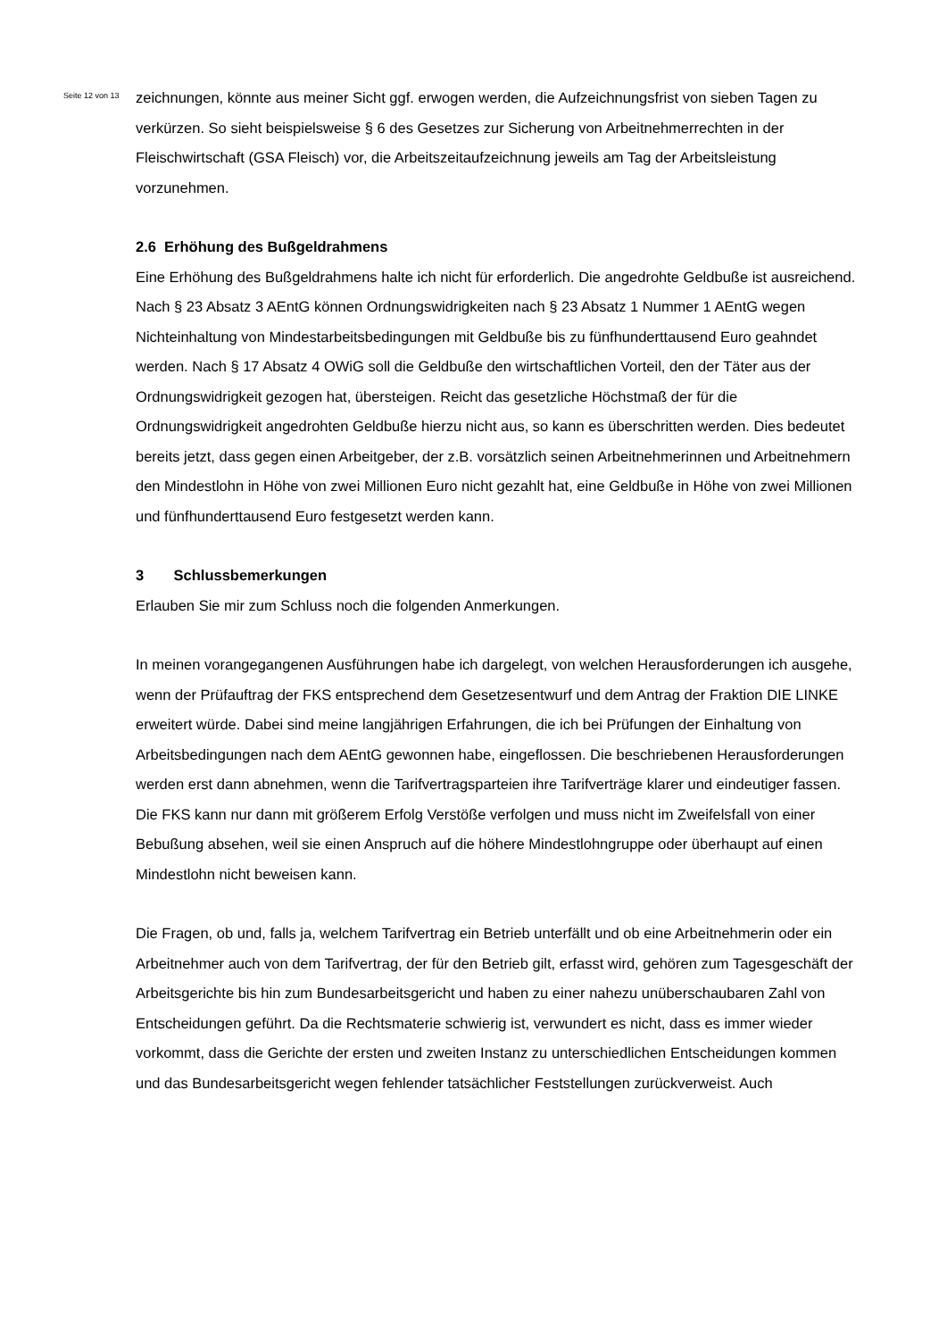Seite 12 von 13
zeichnungen, könnte aus meiner Sicht ggf. erwogen werden, die Aufzeichnungsfrist von sieben Tagen zu verkürzen. So sieht beispielsweise § 6 des Gesetzes zur Sicherung von Arbeitnehmerrechten in der Fleischwirtschaft (GSA Fleisch) vor, die Arbeitszeitaufzeichnung jeweils am Tag der Arbeitsleistung vorzunehmen.
2.6 Erhöhung des Bußgeldrahmens
Eine Erhöhung des Bußgeldrahmens halte ich nicht für erforderlich. Die angedrohte Geldbuße ist ausreichend. Nach § 23 Absatz 3 AEntG können Ordnungswidrigkeiten nach § 23 Absatz 1 Nummer 1 AEntG wegen Nichteinhaltung von Mindestarbeitsbedingungen mit Geldbuße bis zu fünfhunderttausend Euro geahndet werden. Nach § 17 Absatz 4 OWiG soll die Geldbuße den wirtschaftlichen Vorteil, den der Täter aus der Ordnungswidrigkeit gezogen hat, übersteigen. Reicht das gesetzliche Höchstmaß der für die Ordnungswidrigkeit angedrohten Geldbuße hierzu nicht aus, so kann es überschritten werden. Dies bedeutet bereits jetzt, dass gegen einen Arbeitgeber, der z.B. vorsätzlich seinen Arbeitnehmerinnen und Arbeitnehmern den Mindestlohn in Höhe von zwei Millionen Euro nicht gezahlt hat, eine Geldbuße in Höhe von zwei Millionen und fünfhunderttausend Euro festgesetzt werden kann.
3 Schlussbemerkungen
Erlauben Sie mir zum Schluss noch die folgenden Anmerkungen.
In meinen vorangegangenen Ausführungen habe ich dargelegt, von welchen Herausforderungen ich ausgehe, wenn der Prüfauftrag der FKS entsprechend dem Gesetzesentwurf und dem Antrag der Fraktion DIE LINKE erweitert würde. Dabei sind meine langjährigen Erfahrungen, die ich bei Prüfungen der Einhaltung von Arbeitsbedingungen nach dem AEntG gewonnen habe, eingeflossen. Die beschriebenen Herausforderungen werden erst dann abnehmen, wenn die Tarifvertragsparteien ihre Tarifverträge klarer und eindeutiger fassen. Die FKS kann nur dann mit größerem Erfolg Verstöße verfolgen und muss nicht im Zweifelsfall von einer Bebußung absehen, weil sie einen Anspruch auf die höhere Mindestlohngruppe oder überhaupt auf einen Mindestlohn nicht beweisen kann.
Die Fragen, ob und, falls ja, welchem Tarifvertrag ein Betrieb unterfällt und ob eine Arbeitnehmerin oder ein Arbeitnehmer auch von dem Tarifvertrag, der für den Betrieb gilt, erfasst wird, gehören zum Tagesgeschäft der Arbeitsgerichte bis hin zum Bundesarbeitsgericht und haben zu einer nahezu unüberschaubaren Zahl von Entscheidungen geführt. Da die Rechtsmaterie schwierig ist, verwundert es nicht, dass es immer wieder vorkommt, dass die Gerichte der ersten und zweiten Instanz zu unterschiedlichen Entscheidungen kommen und das Bundesarbeitsgericht wegen fehlender tatsächlicher Feststellungen zurückverweist. Auch